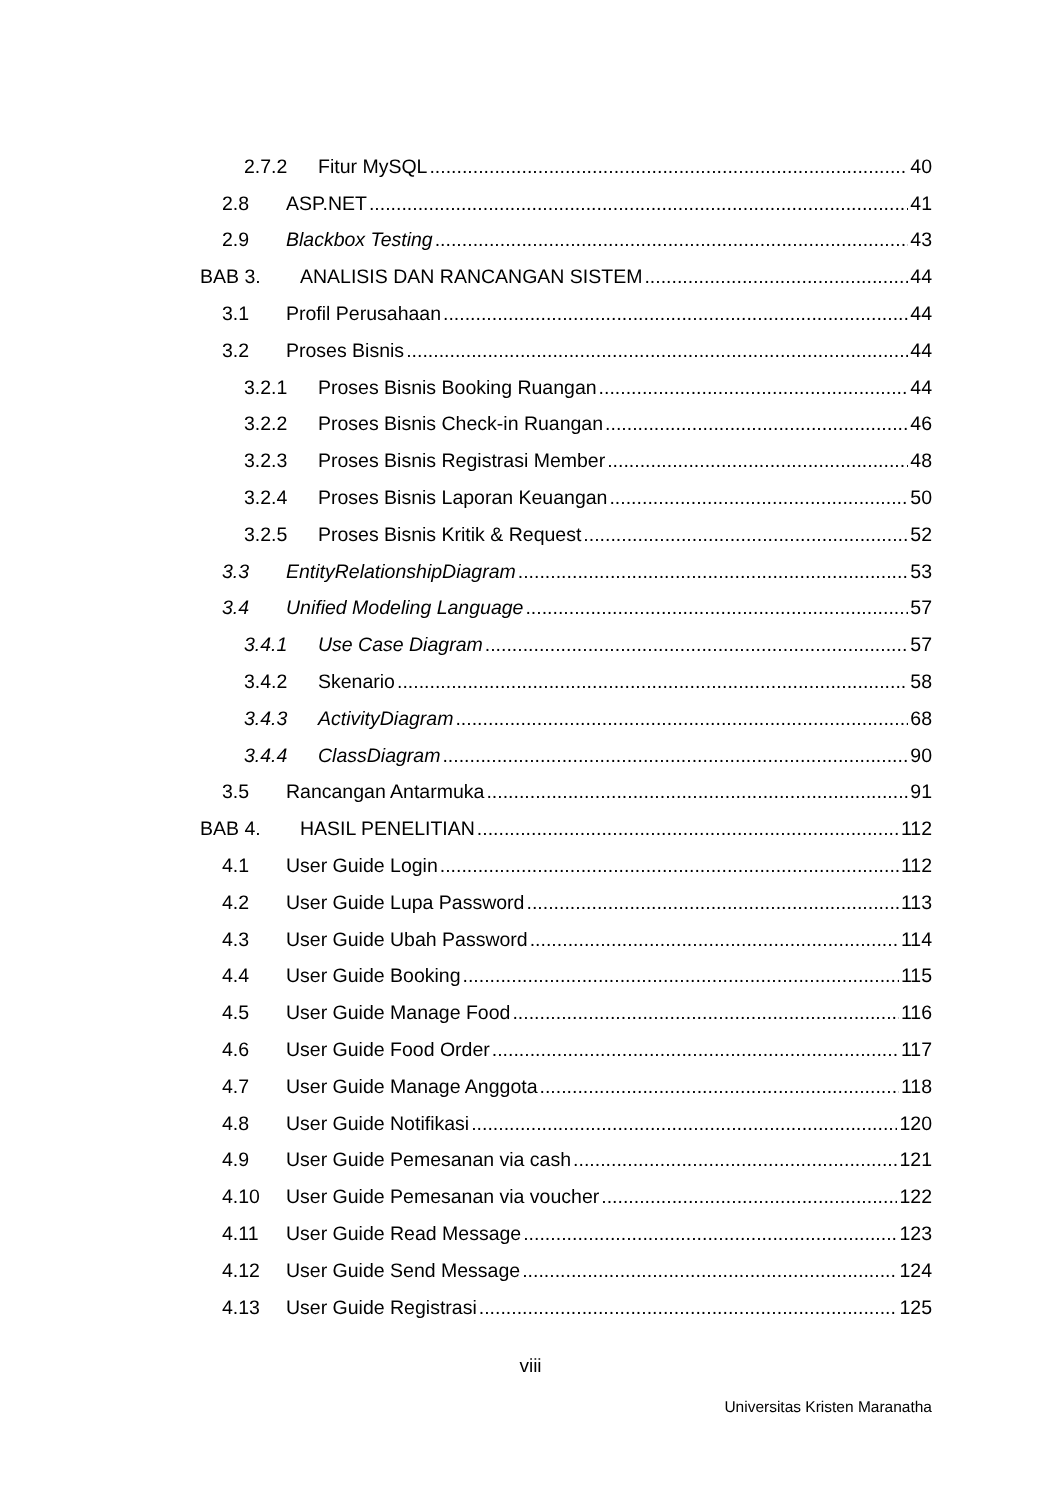2.7.2 Fitur MySQL 40
2.8 ASP.NET 41
2.9 Blackbox Testing 43
BAB 3. ANALISIS DAN RANCANGAN SISTEM 44
3.1 Profil Perusahaan 44
3.2 Proses Bisnis 44
3.2.1 Proses Bisnis Booking Ruangan 44
3.2.2 Proses Bisnis Check-in Ruangan 46
3.2.3 Proses Bisnis Registrasi Member 48
3.2.4 Proses Bisnis Laporan Keuangan 50
3.2.5 Proses Bisnis Kritik & Request 52
3.3 EntityRelationshipDiagram 53
3.4 Unified Modeling Language 57
3.4.1 Use Case Diagram 57
3.4.2 Skenario 58
3.4.3 ActivityDiagram 68
3.4.4 ClassDiagram 90
3.5 Rancangan Antarmuka 91
BAB 4. HASIL PENELITIAN 112
4.1 User Guide Login 112
4.2 User Guide Lupa Password 113
4.3 User Guide Ubah Password 114
4.4 User Guide Booking 115
4.5 User Guide Manage Food 116
4.6 User Guide Food Order 117
4.7 User Guide Manage Anggota 118
4.8 User Guide Notifikasi 120
4.9 User Guide Pemesanan via cash 121
4.10 User Guide Pemesanan via voucher 122
4.11 User Guide Read Message 123
4.12 User Guide Send Message 124
4.13 User Guide Registrasi 125
viii
Universitas Kristen Maranatha